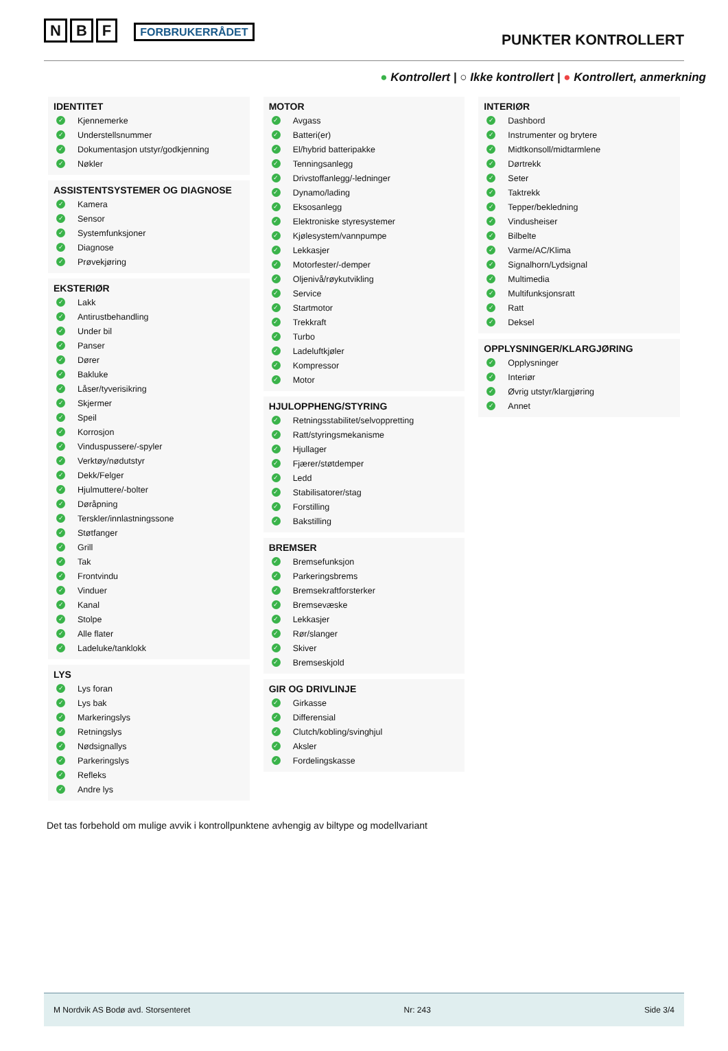N B F FORBRUKERRÅDET
PUNKTER KONTROLLERT
● Kontrollert | ○ Ikke kontrollert | ● Kontrollert, anmerkning
IDENTITET
✓ Kjennemerke
✓ Understellsnummer
✓ Dokumentasjon utstyr/godkjenning
✓ Nøkler
ASSISTENTSYSTEMER OG DIAGNOSE
✓ Kamera
✓ Sensor
✓ Systemfunksjoner
✓ Diagnose
✓ Prøvekjøring
EKSTERIØR
✓ Lakk
✓ Antirustbehandling
✓ Under bil
✓ Panser
✓ Dører
✓ Bakluke
✓ Låser/tyverisikring
✓ Skjermer
✓ Speil
✓ Korrosjon
✓ Vinduspussere/-spyler
✓ Verktøy/nødutstyr
✓ Dekk/Felger
✓ Hjulmuttere/-bolter
✓ Døråpning
✓ Terskler/innlastningssone
✓ Støtfanger
✓ Grill
✓ Tak
✓ Frontvindu
✓ Vinduer
✓ Kanal
✓ Stolpe
✓ Alle flater
✓ Ladeluke/tanklokk
LYS
✓ Lys foran
✓ Lys bak
✓ Markeringslys
✓ Retningslys
✓ Nødsignallys
✓ Parkeringslys
✓ Refleks
✓ Andre lys
MOTOR
✓ Avgass
✓ Batteri(er)
✓ El/hybrid batteripakke
✓ Tenningsanlegg
✓ Drivstoffanlegg/-ledninger
✓ Dynamo/lading
✓ Eksosanlegg
✓ Elektroniske styresystemer
✓ Kjølesystem/vannpumpe
✓ Lekkasjer
✓ Motorfester/-demper
✓ Oljenivå/røykutvikling
✓ Service
✓ Startmotor
✓ Trekkraft
✓ Turbo
✓ Ladeluftkjøler
✓ Kompressor
✓ Motor
HJULOPPHENG/STYRING
✓ Retningsstabilitet/selvoppretting
✓ Ratt/styringsmekanisme
✓ Hjullager
✓ Fjærer/støtdemper
✓ Ledd
✓ Stabilisatorer/stag
✓ Forstilling
✓ Bakstilling
BREMSER
✓ Bremsefunksjon
✓ Parkeringsbrems
✓ Bremsekraftforsterker
✓ Bremsevæske
✓ Lekkasjer
✓ Rør/slanger
✓ Skiver
✓ Bremseskjold
GIR OG DRIVLINJE
✓ Girkasse
✓ Differensial
✓ Clutch/kobling/svinghjul
✓ Aksler
✓ Fordelingskasse
INTERIØR
✓ Dashbord
✓ Instrumenter og brytere
✓ Midtkonsoll/midtarmlene
✓ Dørtrekk
✓ Seter
✓ Taktrekk
✓ Tepper/bekledning
✓ Vindusheiser
✓ Bilbelte
✓ Varme/AC/Klima
✓ Signalhorn/Lydsignal
✓ Multimedia
✓ Multifunksjonsratt
✓ Ratt
✓ Deksel
OPPLYSNINGER/KLARGJØRING
✓ Opplysninger
✓ Interiør
✓ Øvrig utstyr/klargjøring
✓ Annet
Det tas forbehold om mulige avvik i kontrollpunktene avhengig av biltype og modellvariant
M Nordvik AS Bodø avd. Storsenteret Nr: 243 Side 3/4